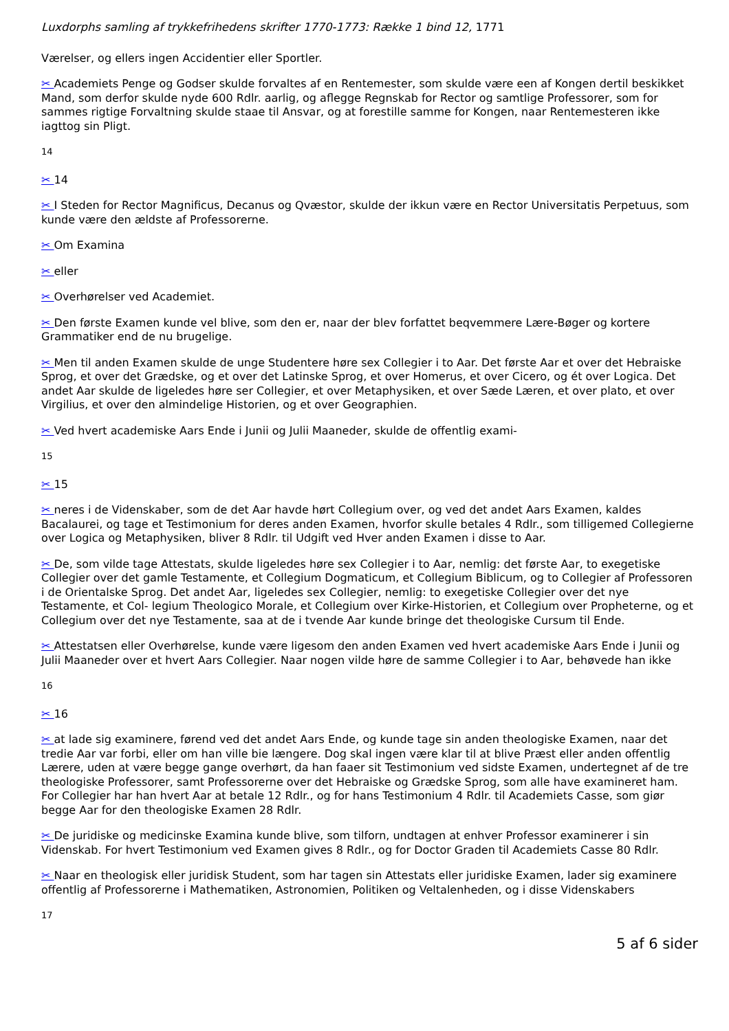Luxdorphs samling af trykkefrihedens skrifter 1770-1773: Række 1 bind 12, 1771
Værelser, og ellers ingen Accidentier eller Sportler.
✂ Academiets Penge og Godser skulde forvaltes af en Rentemester, som skulde være een af Kongen dertil beskikket Mand, som derfor skulde nyde 600 Rdlr. aarlig, og aflegge Regnskab for Rector og samtlige Professorer, som for sammes rigtige Forvaltning skulde staae til Ansvar, og at forestille samme for Kongen, naar Rentemesteren ikke iagttog sin Pligt.
14
✂ 14
✂ I Steden for Rector Magnificus, Decanus og Qvæstor, skulde der ikkun være en Rector Universitatis Perpetuus, som kunde være den ældste af Professorerne.
✂ Om Examina
✂ eller
✂ Overhørelser ved Academiet.
✂ Den første Examen kunde vel blive, som den er, naar der blev forfattet beqvemmere Lære-Bøger og kortere Grammatiker end de nu brugelige.
✂ Men til anden Examen skulde de unge Studentere høre sex Collegier i to Aar. Det første Aar et over det Hebraiske Sprog, et over det Grædske, og et over det Latinske Sprog, et over Homerus, et over Cicero, og ét over Logica. Det andet Aar skulde de ligeledes høre ser Collegier, et over Metaphysiken, et over Sæde Læren, et over plato, et over Virgilius, et over den almindelige Historien, og et over Geographien.
✂ Ved hvert academiske Aars Ende i Junii og Julii Maaneder, skulde de offentlig exami-
15
✂ 15
✂ neres i de Videnskaber, som de det Aar havde hørt Collegium over, og ved det andet Aars Examen, kaldes Bacalaurei, og tage et Testimonium for deres anden Examen, hvorfor skulle betales 4 Rdlr., som tilligemed Collegierne over Logica og Metaphysiken, bliver 8 Rdlr. til Udgift ved Hver anden Examen i disse to Aar.
✂ De, som vilde tage Attestats, skulde ligeledes høre sex Collegier i to Aar, nemlig: det første Aar, to exegetiske Collegier over det gamle Testamente, et Collegium Dogmaticum, et Collegium Biblicum, og to Collegier af Professoren i de Orientalske Sprog. Det andet Aar, ligeledes sex Collegier, nemlig: to exegetiske Collegier over det nye Testamente, et Col- legium Theologico Morale, et Collegium over Kirke-Historien, et Collegium over Propheterne, og et Collegium over det nye Testamente, saa at de i tvende Aar kunde bringe det theologiske Cursum til Ende.
✂ Attestatsen eller Overhørelse, kunde være ligesom den anden Examen ved hvert academiske Aars Ende i Junii og Julii Maaneder over et hvert Aars Collegier. Naar nogen vilde høre de samme Collegier i to Aar, behøvede han ikke
16
✂ 16
✂ at lade sig examinere, førend ved det andet Aars Ende, og kunde tage sin anden theologiske Examen, naar det tredie Aar var forbi, eller om han ville bie længere. Dog skal ingen være klar til at blive Præst eller anden offentlig Lærere, uden at være begge gange overhørt, da han faaer sit Testimonium ved sidste Examen, undertegnet af de tre theologiske Professorer, samt Professorerne over det Hebraiske og Grædske Sprog, som alle have examineret ham. For Collegier har han hvert Aar at betale 12 Rdlr., og for hans Testimonium 4 Rdlr. til Academiets Casse, som giør begge Aar for den theologiske Examen 28 Rdlr.
✂ De juridiske og medicinske Examina kunde blive, som tilforn, undtagen at enhver Professor examinerer i sin Videnskab. For hvert Testimonium ved Examen gives 8 Rdlr., og for Doctor Graden til Academiets Casse 80 Rdlr.
✂ Naar en theologisk eller juridisk Student, som har tagen sin Attestats eller juridiske Examen, lader sig examinere offentlig af Professorerne i Mathematiken, Astronomien, Politiken og Veltalenheden, og i disse Videnskabers
17
5 af 6 sider